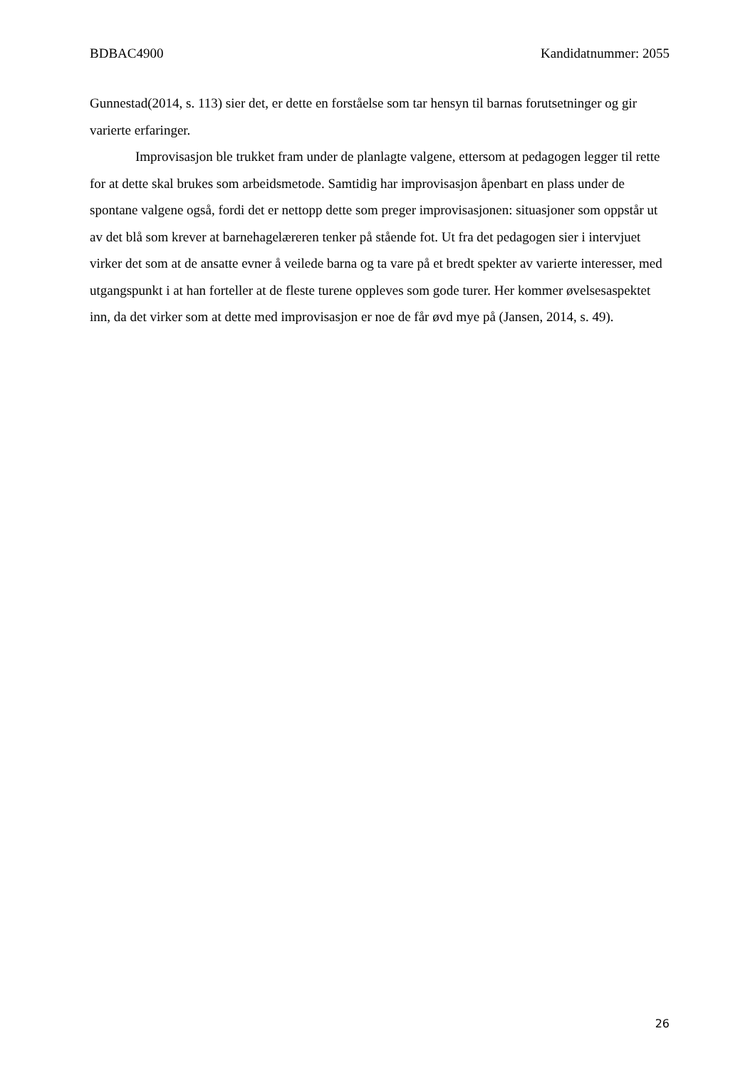BDBAC4900 Kandidatnummer: 2055
Gunnestad(2014, s. 113) sier det, er dette en forståelse som tar hensyn til barnas forutsetninger og gir varierte erfaringer.
Improvisasjon ble trukket fram under de planlagte valgene, ettersom at pedagogen legger til rette for at dette skal brukes som arbeidsmetode. Samtidig har improvisasjon åpenbart en plass under de spontane valgene også, fordi det er nettopp dette som preger improvisasjonen: situasjoner som oppstår ut av det blå som krever at barnehagelæreren tenker på stående fot. Ut fra det pedagogen sier i intervjuet virker det som at de ansatte evner å veilede barna og ta vare på et bredt spekter av varierte interesser, med utgangspunkt i at han forteller at de fleste turene oppleves som gode turer. Her kommer øvelsesaspektet inn, da det virker som at dette med improvisasjon er noe de får øvd mye på (Jansen, 2014, s. 49).
26